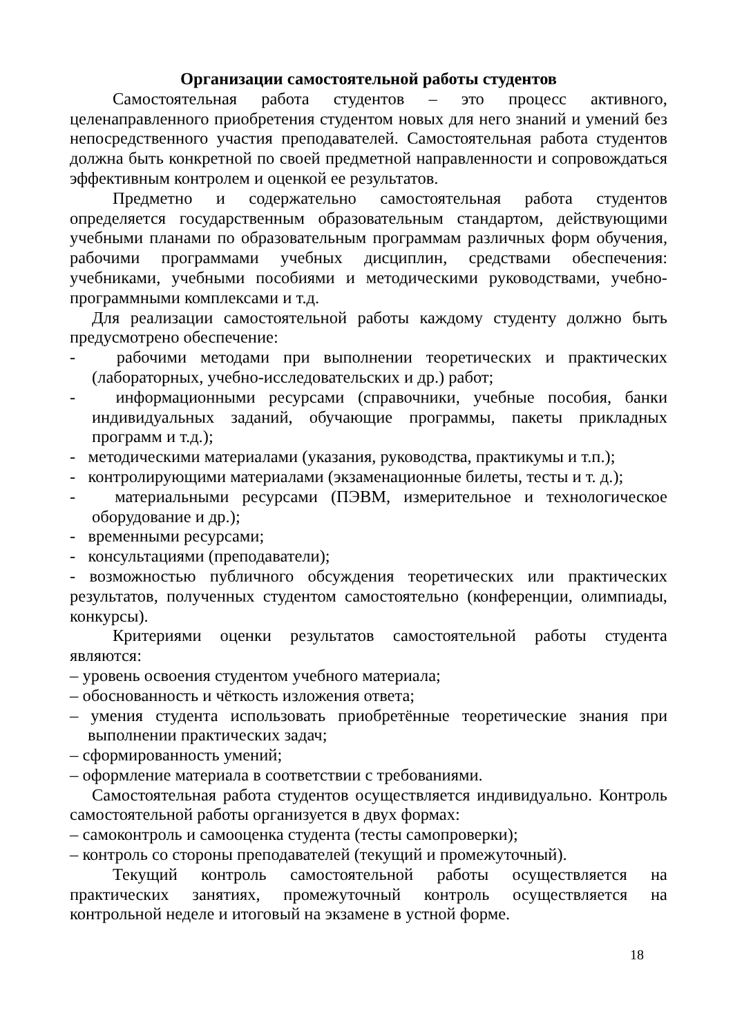Организации самостоятельной работы студентов
Самостоятельная работа студентов – это процесс активного, целенаправленного приобретения студентом новых для него знаний и умений без непосредственного участия преподавателей. Самостоятельная работа студентов должна быть конкретной по своей предметной направленности и сопровождаться эффективным контролем и оценкой ее результатов.
Предметно и содержательно самостоятельная работа студентов определяется государственным образовательным стандартом, действующими учебными планами по образовательным программам различных форм обучения, рабочими программами учебных дисциплин, средствами обеспечения: учебниками, учебными пособиями и методическими руководствами, учебно-программными комплексами и т.д.
Для реализации самостоятельной работы каждому студенту должно быть предусмотрено обеспечение:
- рабочими методами при выполнении теоретических и практических (лабораторных, учебно-исследовательских и др.) работ;
- информационными ресурсами (справочники, учебные пособия, банки индивидуальных заданий, обучающие программы, пакеты прикладных программ и т.д.);
- методическими материалами (указания, руководства, практикумы и т.п.);
- контролирующими материалами (экзаменационные билеты, тесты и т. д.);
- материальными ресурсами (ПЭВМ, измерительное и технологическое оборудование и др.);
- временными ресурсами;
- консультациями (преподаватели);
- возможностью публичного обсуждения теоретических или практических результатов, полученных студентом самостоятельно (конференции, олимпиады, конкурсы).
Критериями оценки результатов самостоятельной работы студента являются:
– уровень освоения студентом учебного материала;
– обоснованность и чёткость изложения ответа;
– умения студента использовать приобретённые теоретические знания при выполнении практических задач;
– сформированность умений;
– оформление материала в соответствии с требованиями.
Самостоятельная работа студентов осуществляется индивидуально. Контроль самостоятельной работы организуется в двух формах:
– самоконтроль и самооценка студента (тесты самопроверки);
– контроль со стороны преподавателей (текущий и промежуточный).
Текущий контроль самостоятельной работы осуществляется на практических занятиях, промежуточный контроль осуществляется на контрольной неделе и итоговый на экзамене в устной форме.
18